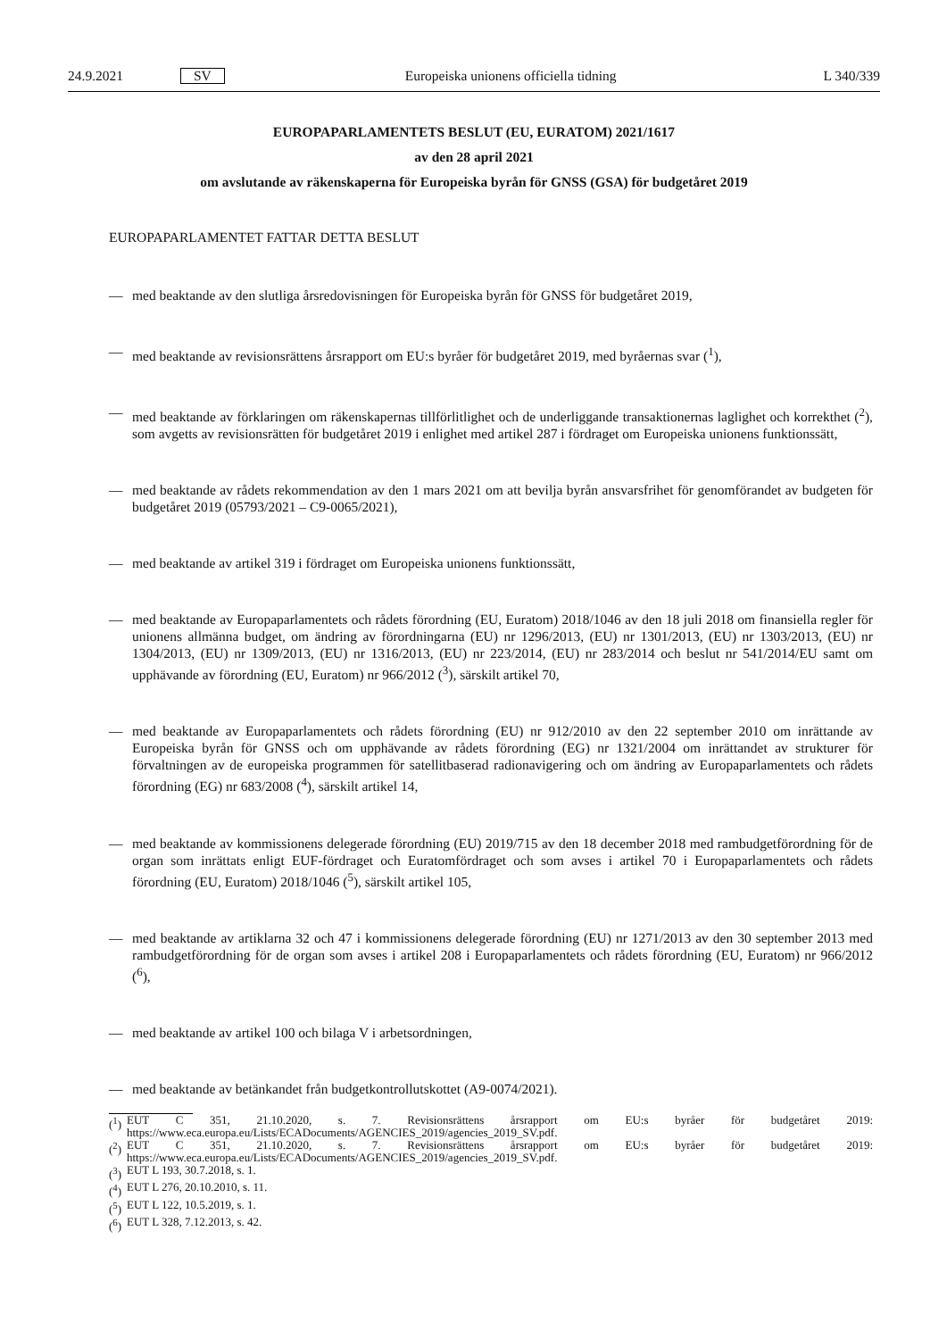24.9.2021 SV Europeiska unionens officiella tidning L 340/339
EUROPAPARLAMENTETS BESLUT (EU, EURATOM) 2021/1617
av den 28 april 2021
om avslutande av räkenskaperna för Europeiska byrån för GNSS (GSA) för budgetåret 2019
EUROPAPARLAMENTET FATTAR DETTA BESLUT
— med beaktande av den slutliga årsredovisningen för Europeiska byrån för GNSS för budgetåret 2019,
— med beaktande av revisionsrättens årsrapport om EU:s byråer för budgetåret 2019, med byråernas svar (<sup>1</sup>),
— med beaktande av förklaringen om räkenskapernas tillförlitlighet och de underliggande transaktionernas laglighet och korrekthet (<sup>2</sup>), som avgetts av revisionsrätten för budgetåret 2019 i enlighet med artikel 287 i fördraget om Europeiska unionens funktionssätt,
— med beaktande av rådets rekommendation av den 1 mars 2021 om att bevilja byrån ansvarsfrihet för genomförandet av budgeten för budgetåret 2019 (05793/2021 – C9-0065/2021),
— med beaktande av artikel 319 i fördraget om Europeiska unionens funktionssätt,
— med beaktande av Europaparlamentets och rådets förordning (EU, Euratom) 2018/1046 av den 18 juli 2018 om finansiella regler för unionens allmänna budget, om ändring av förordningarna (EU) nr 1296/2013, (EU) nr 1301/2013, (EU) nr 1303/2013, (EU) nr 1304/2013, (EU) nr 1309/2013, (EU) nr 1316/2013, (EU) nr 223/2014, (EU) nr 283/2014 och beslut nr 541/2014/EU samt om upphävande av förordning (EU, Euratom) nr 966/2012 (<sup>3</sup>), särskilt artikel 70,
— med beaktande av Europaparlamentets och rådets förordning (EU) nr 912/2010 av den 22 september 2010 om inrättande av Europeiska byrån för GNSS och om upphävande av rådets förordning (EG) nr 1321/2004 om inrättandet av strukturer för förvaltningen av de europeiska programmen för satellitbaserad radionavigering och om ändring av Europaparlamentets och rådets förordning (EG) nr 683/2008 (<sup>4</sup>), särskilt artikel 14,
— med beaktande av kommissionens delegerade förordning (EU) 2019/715 av den 18 december 2018 med rambudgetförordning för de organ som inrättats enligt EUF-fördraget och Euratomfördraget och som avses i artikel 70 i Europaparlamentets och rådets förordning (EU, Euratom) 2018/1046 (<sup>5</sup>), särskilt artikel 105,
— med beaktande av artiklarna 32 och 47 i kommissionens delegerade förordning (EU) nr 1271/2013 av den 30 september 2013 med rambudgetförordning för de organ som avses i artikel 208 i Europaparlamentets och rådets förordning (EU, Euratom) nr 966/2012 (<sup>6</sup>),
— med beaktande av artikel 100 och bilaga V i arbetsordningen,
— med beaktande av betänkandet från budgetkontrollutskottet (A9-0074/2021).
(<sup>1</sup>)
EUT C 351, 21.10.2020, s. 7. Revisionsrättens årsrapport om EU:s byråer för budgetåret 2019: https://www.eca.europa.eu/Lists/ECADocuments/AGENCIES_2019/agencies_2019_SV.pdf.
(<sup>2</sup>)
EUT C 351, 21.10.2020, s. 7. Revisionsrättens årsrapport om EU:s byråer för budgetåret 2019: https://www.eca.europa.eu/Lists/ECADocuments/AGENCIES_2019/agencies_2019_SV.pdf.
(<sup>3</sup>) EUT L 193, 30.7.2018, s. 1.
(<sup>4</sup>) EUT L 276, 20.10.2010, s. 11.
(<sup>5</sup>) EUT L 122, 10.5.2019, s. 1.
(<sup>6</sup>) EUT L 328, 7.12.2013, s. 42.